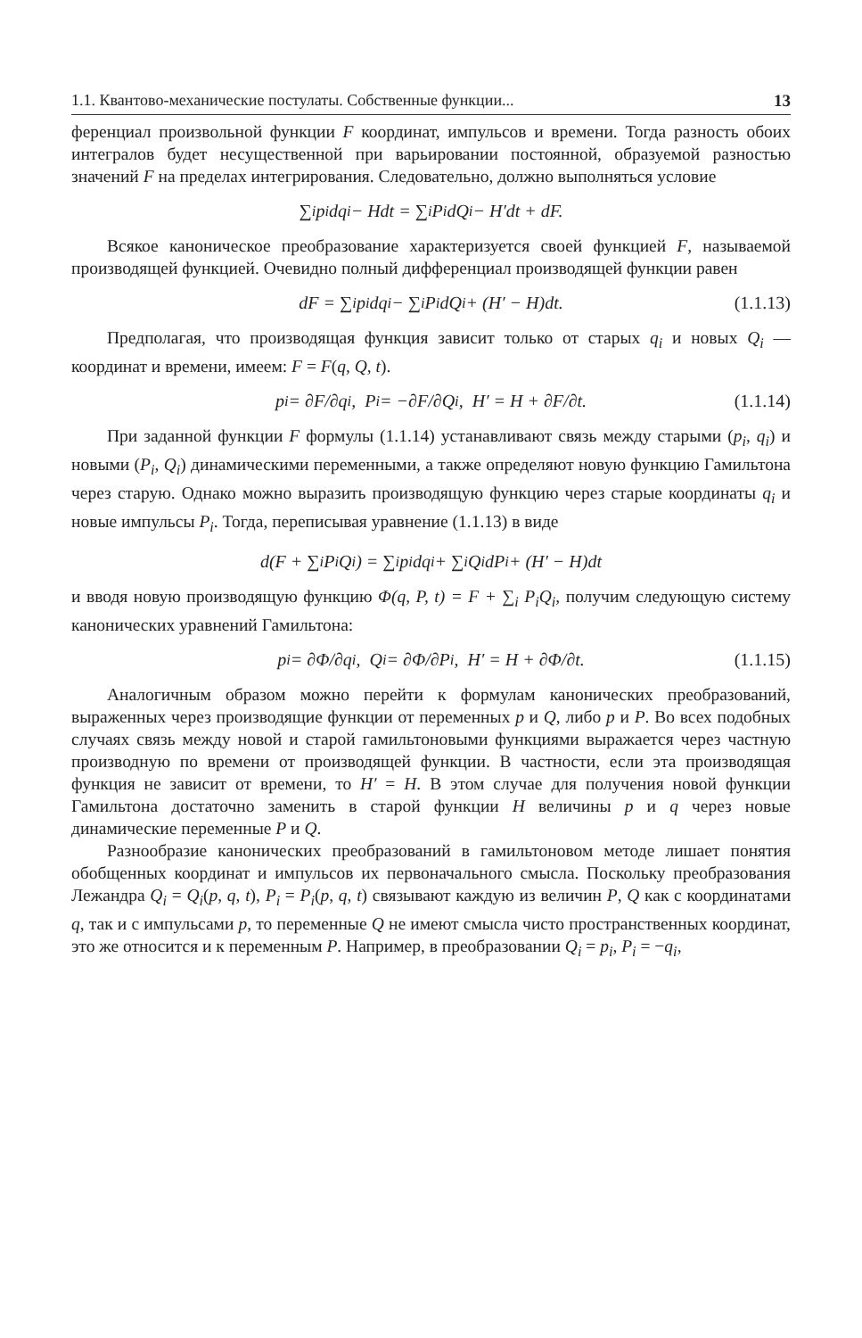1.1. Квантово-механические постулаты. Собственные функции... 13
ференциал произвольной функции F координат, импульсов и времени. Тогда разность обоих интегралов будет несущественной при варьировании постоянной, образуемой разностью значений F на пределах интегрирования. Следовательно, должно выполняться условие
∑<sub>i</sub> p<sub>i</sub>dq<sub>i</sub> − Hdt = ∑<sub>i</sub> P<sub>i</sub>dQ<sub>i</sub> − H′dt + dF.
Всякое каноническое преобразование характеризуется своей функцией F, называемой производящей функцией. Очевидно полный дифференциал производящей функции равен
dF = ∑<sub>i</sub> p<sub>i</sub>dq<sub>i</sub> − ∑<sub>i</sub> P<sub>i</sub>dQ<sub>i</sub> + (H′ − H)dt. (1.1.13)
Предполагая, что производящая функция зависит только от старых q<sub>i</sub> и новых Q<sub>i</sub> — координат и времени, имеем: F = F(q, Q, t).
p<sub>i</sub> = ∂F/∂q<sub>i</sub>, P<sub>i</sub> = −∂F/∂Q<sub>i</sub>, H′ = H + ∂F/∂t. (1.1.14)
При заданной функции F формулы (1.1.14) устанавливают связь между старыми (p<sub>i</sub>, q<sub>i</sub>) и новыми (P<sub>i</sub>, Q<sub>i</sub>) динамическими переменными, а также определяют новую функцию Гамильтона через старую. Однако можно выразить производящую функцию через старые координаты q<sub>i</sub> и новые импульсы P<sub>i</sub>. Тогда, переписывая уравнение (1.1.13) в виде
d(F + ∑<sub>i</sub> P<sub>i</sub>Q<sub>i</sub>) = ∑<sub>i</sub> p<sub>i</sub>dq<sub>i</sub> + ∑<sub>i</sub> Q<sub>i</sub>dP<sub>i</sub> + (H′ − H)dt
и вводя новую производящую функцию Φ(q, P, t) = F + ∑<sub>i</sub> P<sub>i</sub>Q<sub>i</sub>, получим следующую систему канонических уравнений Гамильтона:
p<sub>i</sub> = ∂Φ/∂q<sub>i</sub>, Q<sub>i</sub> = ∂Φ/∂P<sub>i</sub>, H′ = H + ∂Φ/∂t. (1.1.15)
Аналогичным образом можно перейти к формулам канонических преобразований, выраженных через производящие функции от переменных p и Q, либо p и P. Во всех подобных случаях связь между новой и старой гамильтоновыми функциями выражается через частную производную по времени от производящей функции. В частности, если эта производящая функция не зависит от времени, то H′ = H. В этом случае для получения новой функции Гамильтона достаточно заменить в старой функции H величины p и q через новые динамические переменные P и Q.
Разнообразие канонических преобразований в гамильтоновом методе лишает понятия обобщенных координат и импульсов их первоначального смысла. Поскольку преобразования Лежандра Q<sub>i</sub> = Q<sub>i</sub>(p, q, t), P<sub>i</sub> = P<sub>i</sub>(p, q, t) связывают каждую из величин P, Q как с координатами q, так и с импульсами p, то переменные Q не имеют смысла чисто пространственных координат, это же относится и к переменным P. Например, в преобразовании Q<sub>i</sub> = p<sub>i</sub>, P<sub>i</sub> = −q<sub>i</sub>,